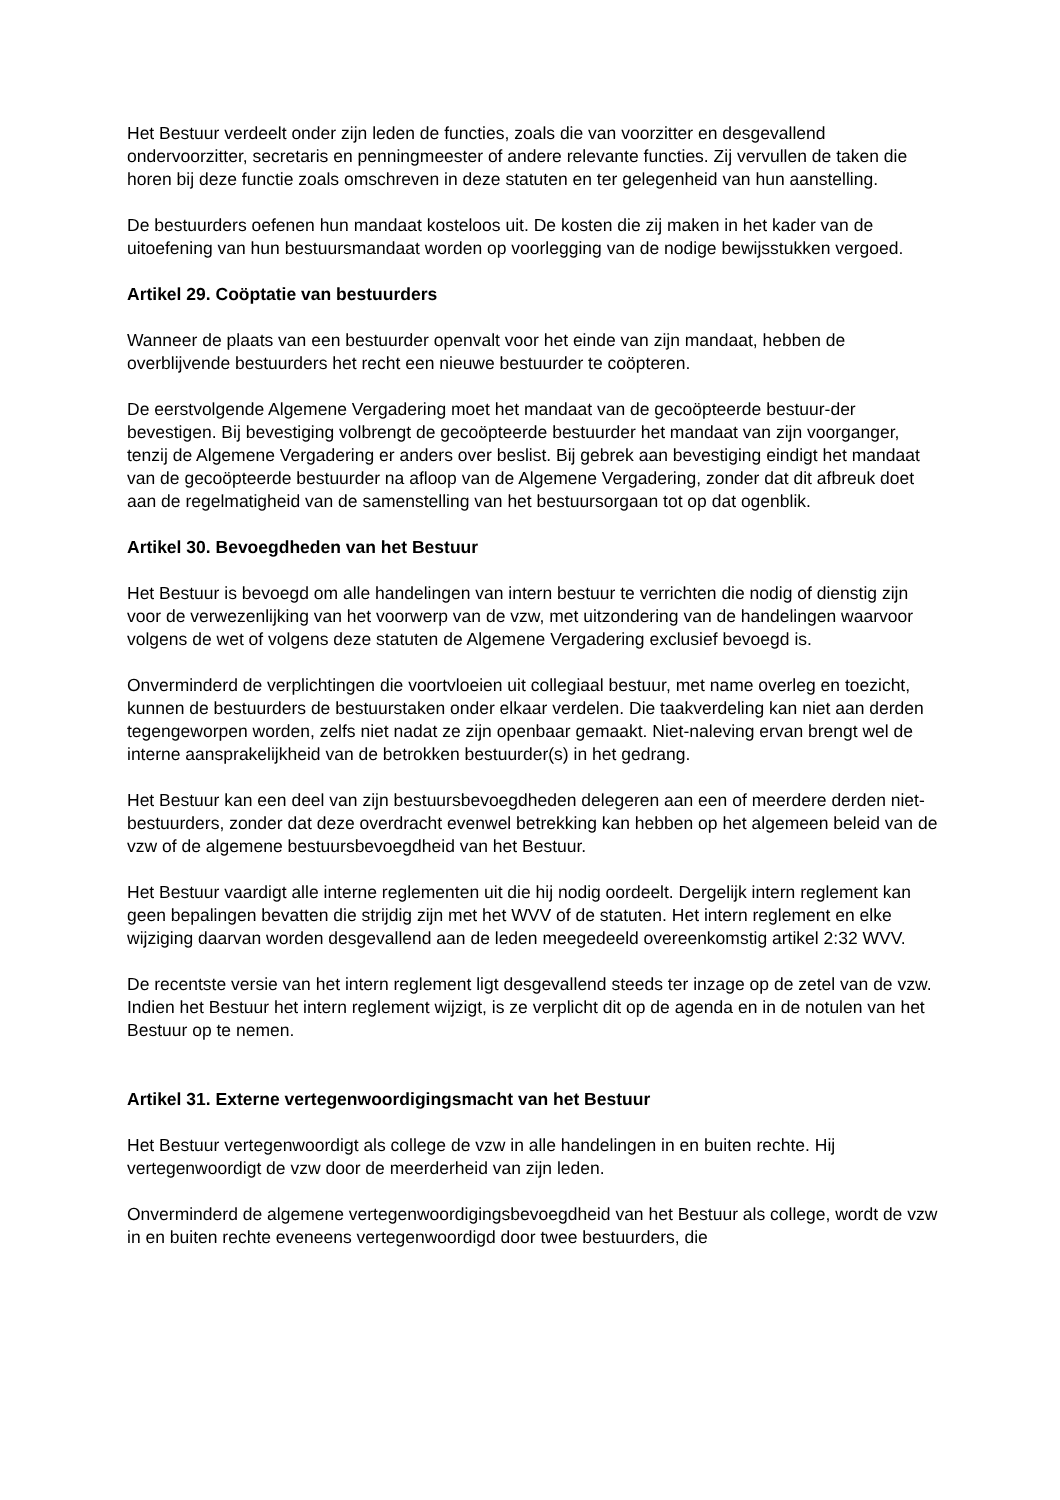Het Bestuur verdeelt onder zijn leden de functies, zoals die van voorzitter en desgevallend ondervoorzitter, secretaris en penningmeester of andere relevante functies. Zij vervullen de taken die horen bij deze functie zoals omschreven in deze statuten en ter gelegenheid van hun aanstelling.
De bestuurders oefenen hun mandaat kosteloos uit. De kosten die zij maken in het kader van de uitoefening van hun bestuursmandaat worden op voorlegging van de nodige bewijsstukken vergoed.
Artikel 29. Coöptatie van bestuurders
Wanneer de plaats van een bestuurder openvalt voor het einde van zijn mandaat, hebben de overblijvende bestuurders het recht een nieuwe bestuurder te coöpteren.
De eerstvolgende Algemene Vergadering moet het mandaat van de gecoöpteerde bestuur-der bevestigen. Bij bevestiging volbrengt de gecoöpteerde bestuurder het mandaat van zijn voorganger, tenzij de Algemene Vergadering er anders over beslist. Bij gebrek aan bevestiging eindigt het mandaat van de gecoöpteerde bestuurder na afloop van de Algemene Vergadering, zonder dat dit afbreuk doet aan de regelmatigheid van de samenstelling van het bestuursorgaan tot op dat ogenblik.
Artikel 30. Bevoegdheden van het Bestuur
Het Bestuur is bevoegd om alle handelingen van intern bestuur te verrichten die nodig of dienstig zijn voor de verwezenlijking van het voorwerp van de vzw, met uitzondering van de handelingen waarvoor volgens de wet of volgens deze statuten de Algemene Vergadering exclusief bevoegd is.
Onverminderd de verplichtingen die voortvloeien uit collegiaal bestuur, met name overleg en toezicht, kunnen de bestuurders de bestuurstaken onder elkaar verdelen. Die taakverdeling kan niet aan derden tegengeworpen worden, zelfs niet nadat ze zijn openbaar gemaakt. Niet-naleving ervan brengt wel de interne aansprakelijkheid van de betrokken bestuurder(s) in het gedrang.
Het Bestuur kan een deel van zijn bestuursbevoegdheden delegeren aan een of meerdere derden niet-bestuurders, zonder dat deze overdracht evenwel betrekking kan hebben op het algemeen beleid van de vzw of de algemene bestuursbevoegdheid van het Bestuur.
Het Bestuur vaardigt alle interne reglementen uit die hij nodig oordeelt. Dergelijk intern reglement kan geen bepalingen bevatten die strijdig zijn met het WVV of de statuten. Het intern reglement en elke wijziging daarvan worden desgevallend aan de leden meegedeeld overeenkomstig artikel 2:32 WVV.
De recentste versie van het intern reglement ligt desgevallend steeds ter inzage op de zetel van de vzw. Indien het Bestuur het intern reglement wijzigt, is ze verplicht dit op de agenda en in de notulen van het Bestuur op te nemen.
Artikel 31. Externe vertegenwoordigingsmacht van het Bestuur
Het Bestuur vertegenwoordigt als college de vzw in alle handelingen in en buiten rechte. Hij vertegenwoordigt de vzw door de meerderheid van zijn leden.
Onverminderd de algemene vertegenwoordigingsbevoegdheid van het Bestuur als college, wordt de vzw in en buiten rechte eveneens vertegenwoordigd door twee bestuurders, die